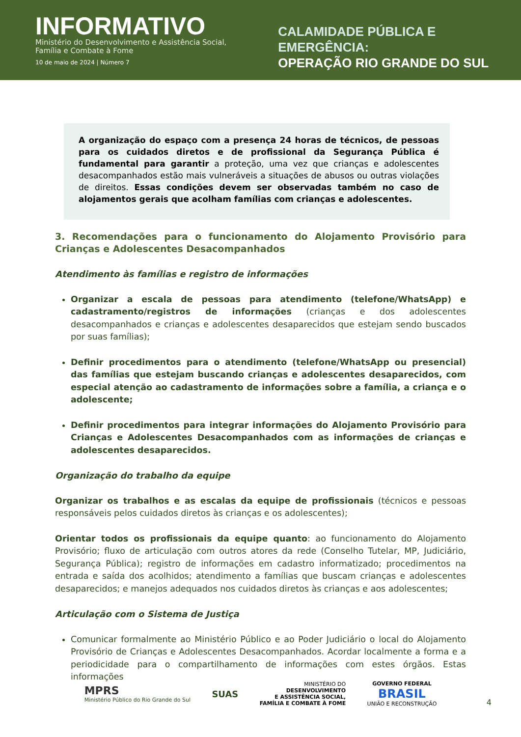INFORMATIVO
Ministério do Desenvolvimento e Assistência Social, Família e Combate à Fome
10 de maio de 2024 | Número 7
CALAMIDADE PÚBLICA E EMERGÊNCIA:
OPERAÇÃO RIO GRANDE DO SUL
A organização do espaço com a presença 24 horas de técnicos, de pessoas para os cuidados diretos e de profissional da Segurança Pública é fundamental para garantir a proteção, uma vez que crianças e adolescentes desacompanhados estão mais vulneráveis a situações de abusos ou outras violações de direitos. Essas condições devem ser observadas também no caso de alojamentos gerais que acolham famílias com crianças e adolescentes.
3. Recomendações para o funcionamento do Alojamento Provisório para Crianças e Adolescentes Desacompanhados
Atendimento às famílias e registro de informações
Organizar a escala de pessoas para atendimento (telefone/WhatsApp) e cadastramento/registros de informações (crianças e dos adolescentes desacompanhados e crianças e adolescentes desaparecidos que estejam sendo buscados por suas famílias);
Definir procedimentos para o atendimento (telefone/WhatsApp ou presencial) das famílias que estejam buscando crianças e adolescentes desaparecidos, com especial atenção ao cadastramento de informações sobre a família, a criança e o adolescente;
Definir procedimentos para integrar informações do Alojamento Provisório para Crianças e Adolescentes Desacompanhados com as informações de crianças e adolescentes desaparecidos.
Organização do trabalho da equipe
Organizar os trabalhos e as escalas da equipe de profissionais (técnicos e pessoas responsáveis pelos cuidados diretos às crianças e os adolescentes);
Orientar todos os profissionais da equipe quanto: ao funcionamento do Alojamento Provisório; fluxo de articulação com outros atores da rede (Conselho Tutelar, MP, Judiciário, Segurança Pública); registro de informações em cadastro informatizado; procedimentos na entrada e saída dos acolhidos; atendimento a famílias que buscam crianças e adolescentes desaparecidos; e manejos adequados nos cuidados diretos às crianças e aos adolescentes;
Articulação com o Sistema de Justiça
Comunicar formalmente ao Ministério Público e ao Poder Judiciário o local do Alojamento Provisório de Crianças e Adolescentes Desacompanhados. Acordar localmente a forma e a periodicidade para o compartilhamento de informações com estes órgãos. Estas informações
MPRS
Ministério Público do Rio Grande do Sul
SUAS
MINISTÉRIO DO
DESENVOLVIMENTO
E ASSISTÊNCIA SOCIAL,
FAMÍLIA E COMBATE À FOME
GOVERNO FEDERAL
BRASIL
UNIÃO E RECONSTRUÇÃO
4